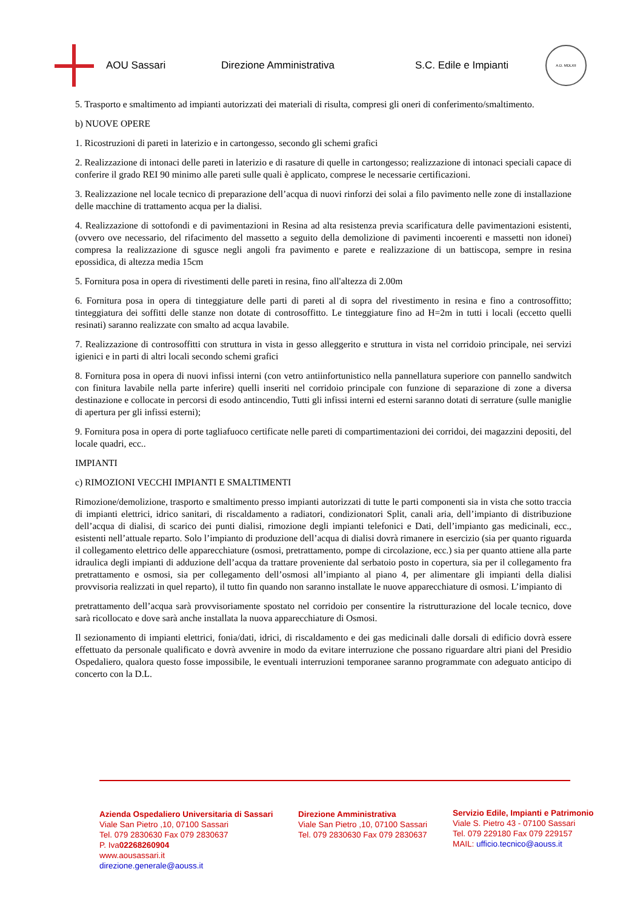AOU Sassari Direzione Amministrativa S.C. Edile e Impianti
A.D. MDLXII
5. Trasporto e smaltimento ad impianti autorizzati dei materiali di risulta, compresi gli oneri di conferimento/smaltimento.
b) NUOVE OPERE
1. Ricostruzioni di pareti in laterizio e in cartongesso, secondo gli schemi grafici
2. Realizzazione di intonaci delle pareti in laterizio e di rasature di quelle in cartongesso; realizzazione di intonaci speciali capace di conferire il grado REI 90 minimo alle pareti sulle quali è applicato, comprese le necessarie certificazioni.
3. Realizzazione nel locale tecnico di preparazione dell’acqua di nuovi rinforzi dei solai a filo pavimento nelle zone di installazione delle macchine di trattamento acqua per la dialisi.
4. Realizzazione di sottofondi e di pavimentazioni in Resina ad alta resistenza previa scarificatura delle pavimentazioni esistenti, (ovvero ove necessario, del rifacimento del massetto a seguito della demolizione di pavimenti incoerenti e massetti non idonei) compresa la realizzazione di sgusce negli angoli fra pavimento e parete e realizzazione di un battiscopa, sempre in resina epossidica, di altezza media 15cm
5. Fornitura posa in opera di rivestimenti delle pareti in resina, fino all'altezza di 2.00m
6. Fornitura posa in opera di tinteggiature delle parti di pareti al di sopra del rivestimento in resina e fino a controsoffitto; tinteggiatura dei soffitti delle stanze non dotate di controsoffitto. Le tinteggiature fino ad H=2m in tutti i locali (eccetto quelli resinati) saranno realizzate con smalto ad acqua lavabile.
7. Realizzazione di controsoffitti con struttura in vista in gesso alleggerito e struttura in vista nel corridoio principale, nei servizi igienici e in parti di altri locali secondo schemi grafici
8. Fornitura posa in opera di nuovi infissi interni (con vetro antiinfortunistico nella pannellatura superiore con pannello sandwitch con finitura lavabile nella parte inferire) quelli inseriti nel corridoio principale con funzione di separazione di zone a diversa destinazione e collocate in percorsi di esodo antincendio, Tutti gli infissi interni ed esterni saranno dotati di serrature (sulle maniglie di apertura per gli infissi esterni);
9. Fornitura posa in opera di porte tagliafuoco certificate nelle pareti di compartimentazioni dei corridoi, dei magazzini depositi, del locale quadri, ecc..
IMPIANTI
c) RIMOZIONI VECCHI IMPIANTI E SMALTIMENTI
Rimozione/demolizione, trasporto e smaltimento presso impianti autorizzati di tutte le parti componenti sia in vista che sotto traccia di impianti elettrici, idrico sanitari, di riscaldamento a radiatori, condizionatori Split, canali aria, dell’impianto di distribuzione dell’acqua di dialisi, di scarico dei punti dialisi, rimozione degli impianti telefonici e Dati, dell’impianto gas medicinali, ecc., esistenti nell’attuale reparto. Solo l’impianto di produzione dell’acqua di dialisi dovrà rimanere in esercizio (sia per quanto riguarda il collegamento elettrico delle apparecchiature (osmosi, pretrattamento, pompe di circolazione, ecc.) sia per quanto attiene alla parte idraulica degli impianti di adduzione dell’acqua da trattare proveniente dal serbatoio posto in copertura, sia per il collegamento fra pretrattamento e osmosi, sia per collegamento dell’osmosi all’impianto al piano 4, per alimentare gli impianti della dialisi provvisoria realizzati in quel reparto), il tutto fin quando non saranno installate le nuove apparecchiature di osmosi. L’impianto di
pretrattamento dell’acqua sarà provvisoriamente spostato nel corridoio per consentire la ristrutturazione del locale tecnico, dove sarà ricollocato e dove sarà anche installata la nuova apparecchiature di Osmosi.
Il sezionamento di impianti elettrici, fonia/dati, idrici, di riscaldamento e dei gas medicinali dalle dorsali di edificio dovrà essere effettuato da personale qualificato e dovrà avvenire in modo da evitare interruzione che possano riguardare altri piani del Presidio Ospedaliero, qualora questo fosse impossibile, le eventuali interruzioni temporanee saranno programmate con adeguato anticipo di concerto con la D.L.
Azienda Ospedaliero Universitaria di Sassari
Viale San Pietro ,10, 07100 Sassari
Tel. 079 2830630 Fax 079 2830637
P. Iva02268260904
www.aousassari.it
direzione.generale@aouss.it
Direzione Amministrativa
Viale San Pietro ,10, 07100 Sassari
Tel. 079 2830630 Fax 079 2830637
Servizio Edile, Impianti e Patrimonio
Viale S. Pietro 43 - 07100 Sassari
Tel. 079 229180 Fax 079 229157
MAIL: ufficio.tecnico@aouss.it